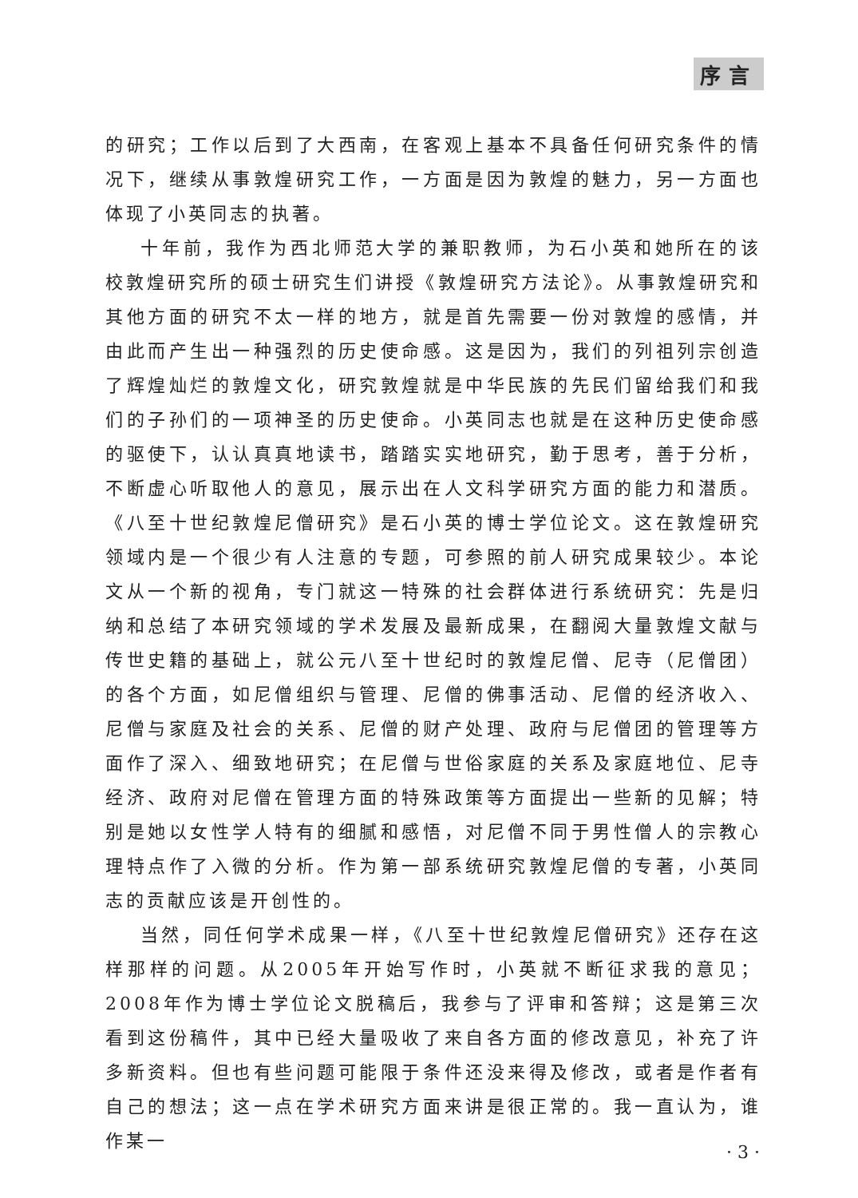序言
的研究；工作以后到了大西南，在客观上基本不具备任何研究条件的情况下，继续从事敦煌研究工作，一方面是因为敦煌的魅力，另一方面也体现了小英同志的执著。
十年前，我作为西北师范大学的兼职教师，为石小英和她所在的该校敦煌研究所的硕士研究生们讲授《敦煌研究方法论》。从事敦煌研究和其他方面的研究不太一样的地方，就是首先需要一份对敦煌的感情，并由此而产生出一种强烈的历史使命感。这是因为，我们的列祖列宗创造了辉煌灿烂的敦煌文化，研究敦煌就是中华民族的先民们留给我们和我们的子孙们的一项神圣的历史使命。小英同志也就是在这种历史使命感的驱使下，认认真真地读书，踏踏实实地研究，勤于思考，善于分析，不断虚心听取他人的意见，展示出在人文科学研究方面的能力和潜质。《八至十世纪敦煌尼僧研究》是石小英的博士学位论文。这在敦煌研究领域内是一个很少有人注意的专题，可参照的前人研究成果较少。本论文从一个新的视角，专门就这一特殊的社会群体进行系统研究：先是归纳和总结了本研究领域的学术发展及最新成果，在翻阅大量敦煌文献与传世史籍的基础上，就公元八至十世纪时的敦煌尼僧、尼寺（尼僧团）的各个方面，如尼僧组织与管理、尼僧的佛事活动、尼僧的经济收入、尼僧与家庭及社会的关系、尼僧的财产处理、政府与尼僧团的管理等方面作了深入、细致地研究；在尼僧与世俗家庭的关系及家庭地位、尼寺经济、政府对尼僧在管理方面的特殊政策等方面提出一些新的见解；特别是她以女性学人特有的细腻和感悟，对尼僧不同于男性僧人的宗教心理特点作了入微的分析。作为第一部系统研究敦煌尼僧的专著，小英同志的贡献应该是开创性的。
当然，同任何学术成果一样，《八至十世纪敦煌尼僧研究》还存在这样那样的问题。从2005年开始写作时，小英就不断征求我的意见；2008年作为博士学位论文脱稿后，我参与了评审和答辩；这是第三次看到这份稿件，其中已经大量吸收了来自各方面的修改意见，补充了许多新资料。但也有些问题可能限于条件还没来得及修改，或者是作者有自己的想法；这一点在学术研究方面来讲是很正常的。我一直认为，谁作某一
· 3 ·